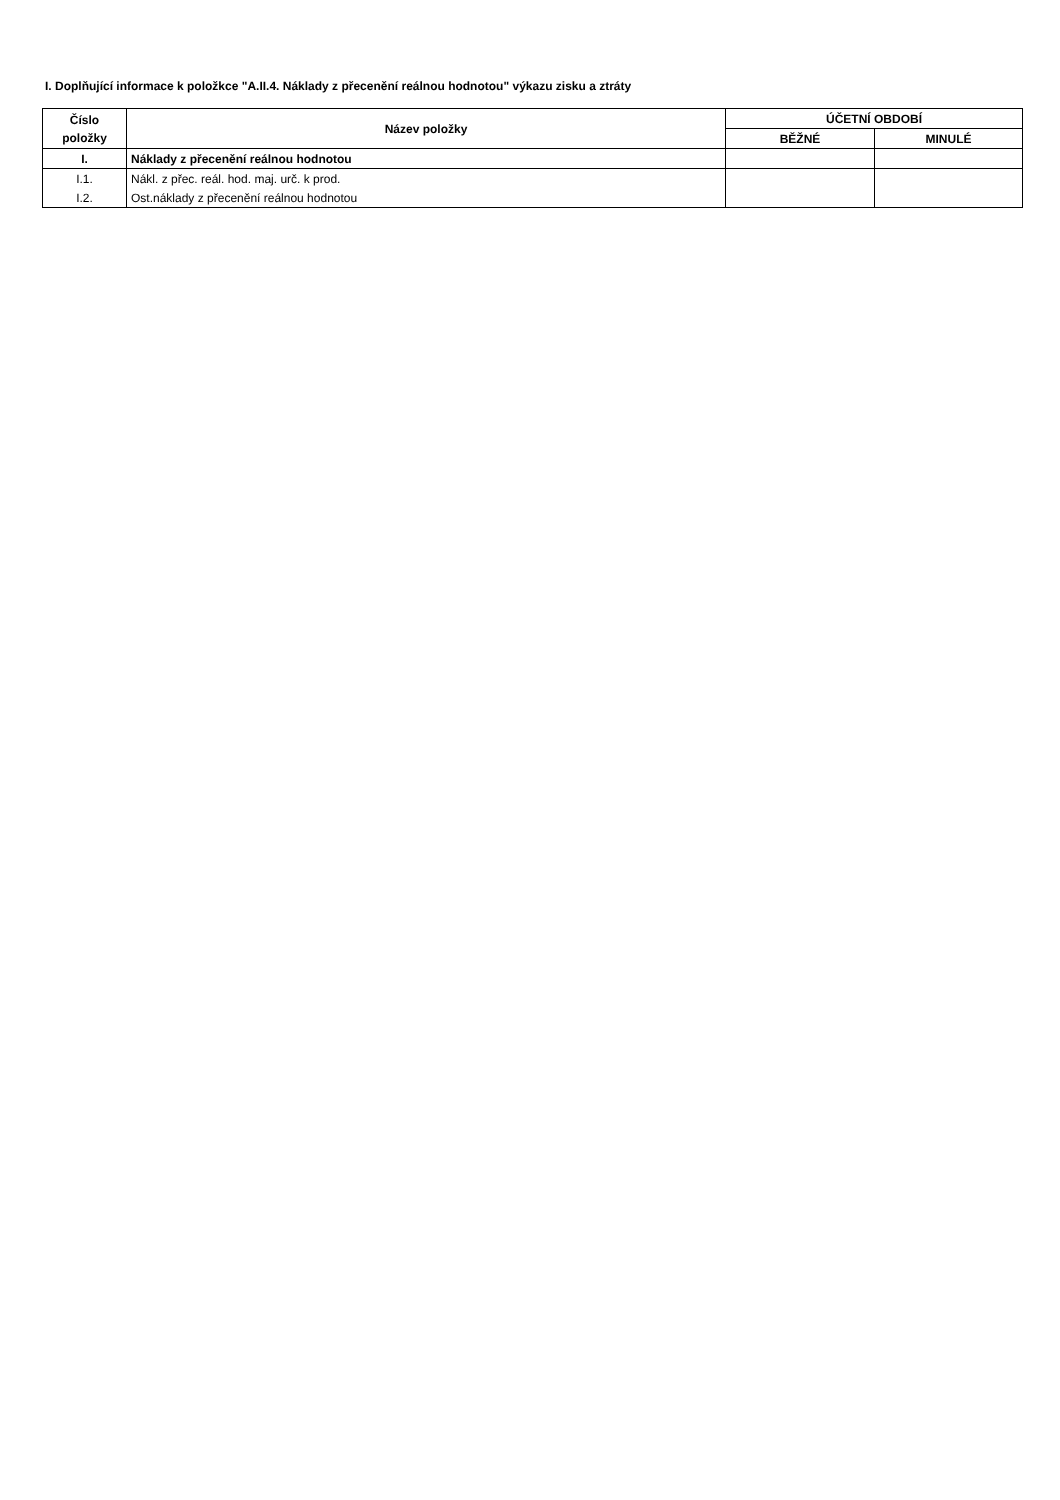I. Doplňující informace k položkce "A.II.4. Náklady z přecenění reálnou hodnotou" výkazu zisku a ztráty
| Číslo položky | Název položky | ÚČETNÍ OBDOBÍ | |
| --- | --- | --- | --- |
| | | BĚŽNÉ | MINULÉ |
| I. | Náklady z přecenění reálnou hodnotou | | |
| I.1. | Nákl. z přec. reál. hod. maj. urč. k prod. | | |
| I.2. | Ost.náklady z přecenění reálnou hodnotou | | |